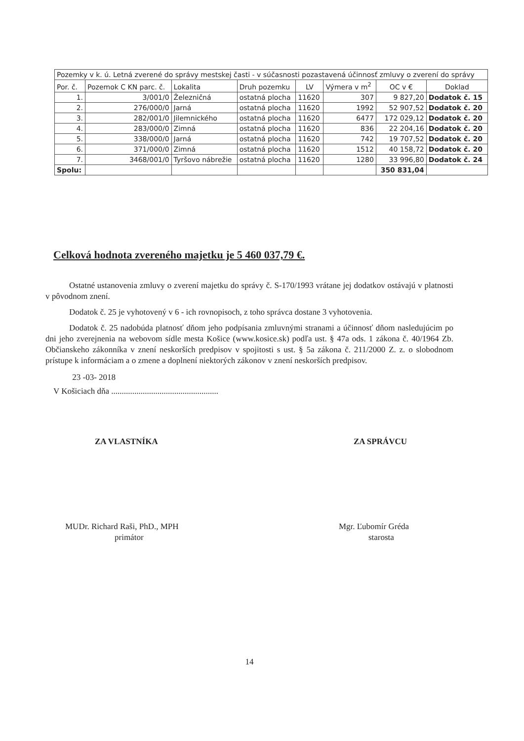| Pozemky v k. ú. Letná zverené do správy mestskej časti - v súčasnosti pozastavená účinnosť zmluvy o zverení do správy | | | | | | | |
| Por. č. | Pozemok C KN parc. č. | Lokalita | Druh pozemku | LV | Výmera v m<sup>2</sup> | OC v € | Doklad |
| 1. | 3/001/0 | Železničná | ostatná plocha | 11620 | 307 | 9 827,20 | Dodatok č. 15 |
| 2. | 276/000/0 | Jarná | ostatná plocha | 11620 | 1992 | 52 907,52 | Dodatok č. 20 |
| 3. | 282/001/0 | Jilemnického | ostatná plocha | 11620 | 6477 | 172 029,12 | Dodatok č. 20 |
| 4. | 283/000/0 | Zimná | ostatná plocha | 11620 | 836 | 22 204,16 | Dodatok č. 20 |
| 5. | 338/000/0 | Jarná | ostatná plocha | 11620 | 742 | 19 707,52 | Dodatok č. 20 |
| 6. | 371/000/0 | Zimná | ostatná plocha | 11620 | 1512 | 40 158,72 | Dodatok č. 20 |
| 7. | 3468/001/0 | Tyršovo nábrežie | ostatná plocha | 11620 | 1280 | 33 996,80 | Dodatok č. 24 |
| Spolu: | | | | | | 350 831,04 | |
Celková hodnota zvereného majetku je 5 460 037,79 €.
Ostatné ustanovenia zmluvy o zverení majetku do správy č. S-170/1993 vrátane jej dodatkov ostávajú v platnosti v pôvodnom znení.
Dodatok č. 25 je vyhotovený v 6 - ich rovnopisoch, z toho správca dostane 3 vyhotovenia.
Dodatok č. 25 nadobúda platnosť dňom jeho podpísania zmluvnými stranami a účinnosť dňom nasledujúcim po dni jeho zverejnenia na webovom sídle mesta Košice (www.kosice.sk) podľa ust. § 47a ods. 1 zákona č. 40/1964 Zb. Občianskeho zákonníka v znení neskorších predpisov v spojitosti s ust. § 5a zákona č. 211/2000 Z. z. o slobodnom prístupe k informáciam a o zmene a doplnení niektorých zákonov v znení neskorších predpisov.
V Košiciach dňa ................................................... 23 -03- 2018
ZA VLASTNÍKA
MUDr. Richard Raši, PhD., MPH
primátor
ZA SPRÁVCU
Mgr. Ľubomír Gréda
starosta
14